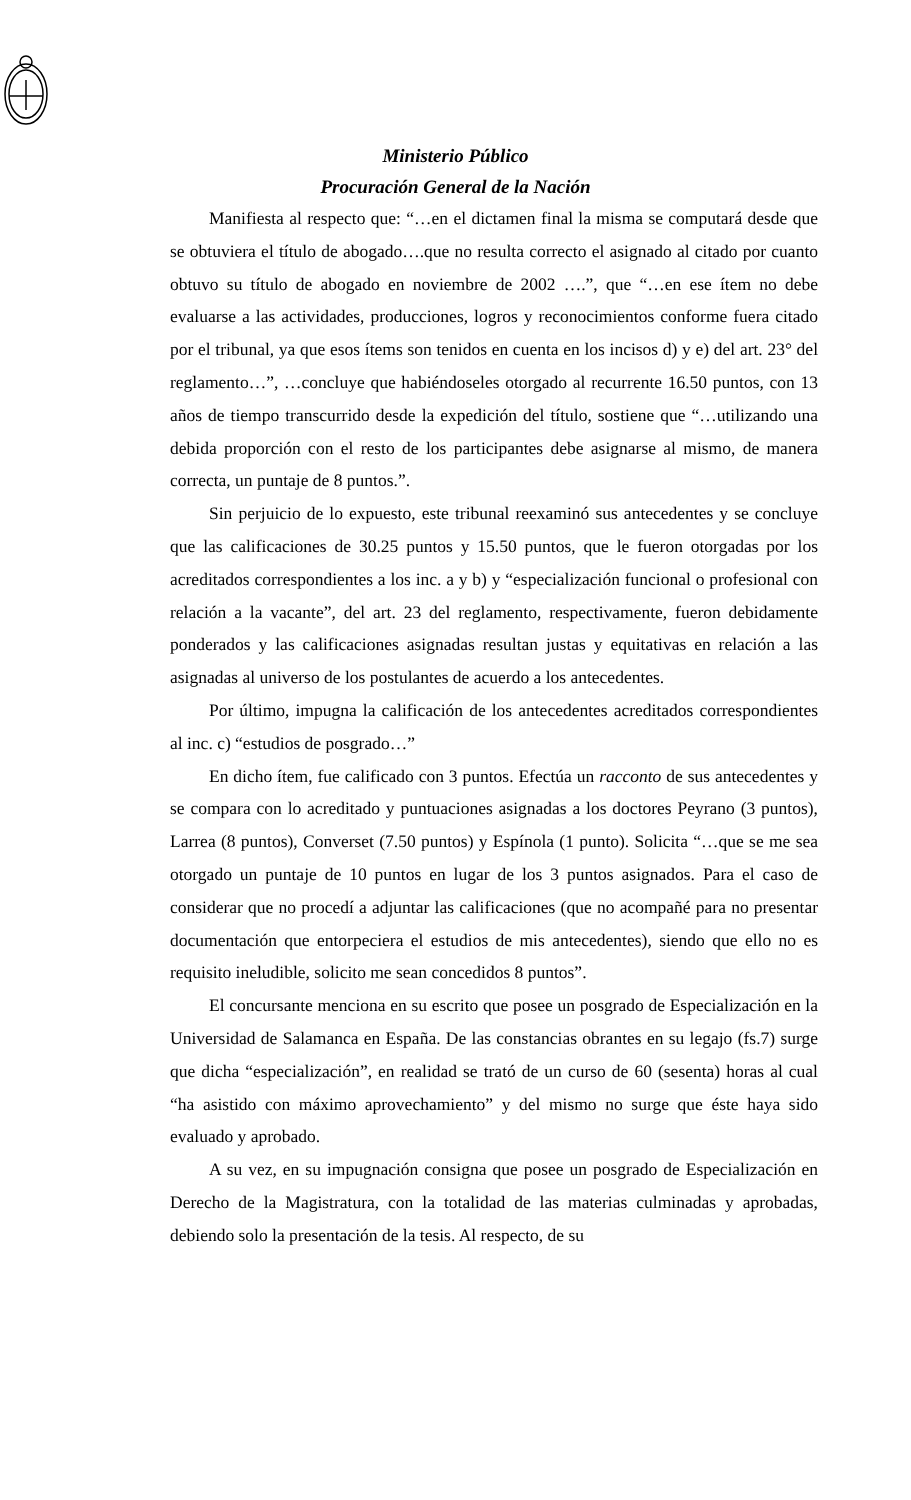Ministerio Público
Procuración General de la Nación
Manifiesta al respecto que: “…en el dictamen final la misma se computará desde que se obtuviera el título de abogado….que no resulta correcto el asignado al citado por cuanto obtuvo su título de abogado en noviembre de 2002 ….”, que “…en ese ítem no debe evaluarse a las actividades, producciones, logros y reconocimientos conforme fuera citado por el tribunal, ya que esos ítems son tenidos en cuenta en los incisos d) y e) del art. 23° del reglamento…”, …concluye que habiéndoseles otorgado al recurrente 16.50 puntos, con 13 años de tiempo transcurrido desde la expedición del título, sostiene que “…utilizando una debida proporción con el resto de los participantes debe asignarse al mismo, de manera correcta, un puntaje de 8 puntos.”.
Sin perjuicio de lo expuesto, este tribunal reexaminó sus antecedentes y se concluye que las calificaciones de 30.25 puntos y 15.50 puntos, que le fueron otorgadas por los acreditados correspondientes a los inc. a y b) y “especialización funcional o profesional con relación a la vacante”, del art. 23 del reglamento, respectivamente, fueron debidamente ponderados y las calificaciones asignadas resultan justas y equitativas en relación a las asignadas al universo de los postulantes de acuerdo a los antecedentes.
Por último, impugna la calificación de los antecedentes acreditados correspondientes al inc. c) “estudios de posgrado…”
En dicho ítem, fue calificado con 3 puntos. Efectúa un racconto de sus antecedentes y se compara con lo acreditado y puntuaciones asignadas a los doctores Peyrano (3 puntos), Larrea (8 puntos), Converset (7.50 puntos) y Espínola (1 punto). Solicita “…que se me sea otorgado un puntaje de 10 puntos en lugar de los 3 puntos asignados. Para el caso de considerar que no procedí a adjuntar las calificaciones (que no acompañé para no presentar documentación que entorpeciera el estudios de mis antecedentes), siendo que ello no es requisito ineludible, solicito me sean concedidos 8 puntos”.
El concursante menciona en su escrito que posee un posgrado de Especialización en la Universidad de Salamanca en España. De las constancias obrantes en su legajo (fs.7) surge que dicha “especialización”, en realidad se trató de un curso de 60 (sesenta) horas al cual “ha asistido con máximo aprovechamiento” y del mismo no surge que éste haya sido evaluado y aprobado.
A su vez, en su impugnación consigna que posee un posgrado de Especialización en Derecho de la Magistratura, con la totalidad de las materias culminadas y aprobadas, debiendo solo la presentación de la tesis. Al respecto, de su